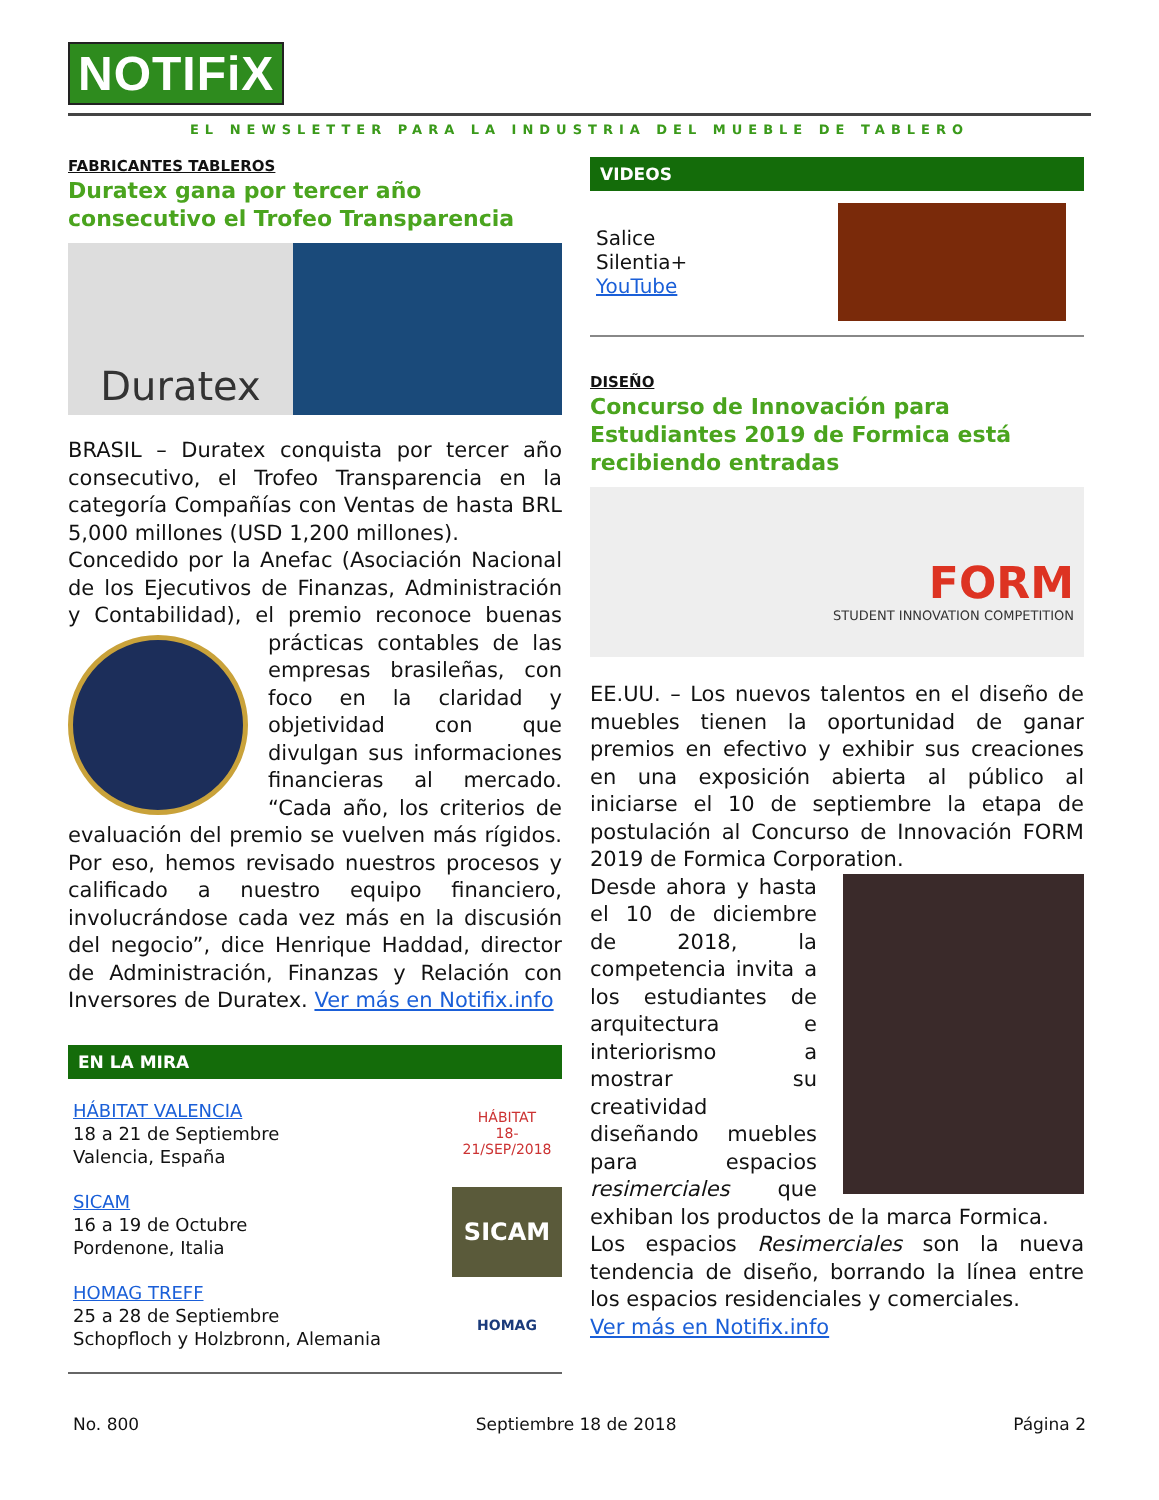NOTIFiX
EL NEWSLETTER PARA LA INDUSTRIA DEL MUEBLE DE TABLERO
FABRICANTES TABLEROS
Duratex gana por tercer año consecutivo el Trofeo Transparencia
Duratex
BRASIL – Duratex conquista por tercer año consecutivo, el Trofeo Transparencia en la categoría Compañías con Ventas de hasta BRL 5,000 millones (USD 1,200 millones).
Concedido por la Anefac (Asociación Nacional de los Ejecutivos de Finanzas, Administración y Contabilidad), el premio reconoce buenas prácticas contables de las empresas brasileñas, con foco en la claridad y objetividad con que divulgan sus informaciones financieras al mercado. “Cada año, los criterios de evaluación del premio se vuelven más rígidos. Por eso, hemos revisado nuestros procesos y calificado a nuestro equipo financiero, involucrándose cada vez más en la discusión del negocio”, dice Henrique Haddad, director de Administración, Finanzas y Relación con Inversores de Duratex. Ver más en Notifix.info
EN LA MIRA
HÁBITAT VALENCIA
18 a 21 de Septiembre
Valencia, España
SICAM
16 a 19 de Octubre
Pordenone, Italia
HOMAG TREFF
25 a 28 de Septiembre
Schopfloch y Holzbronn, Alemania
HÁBITAT
18-21/SEP/2018
SICAM
HOMAG
VIDEOS
Salice
Silentia+
YouTube
DISEÑO
Concurso de Innovación para Estudiantes 2019 de Formica está recibiendo entradas
FORM
STUDENT INNOVATION COMPETITION
EE.UU. – Los nuevos talentos en el diseño de muebles tienen la oportunidad de ganar premios en efectivo y exhibir sus creaciones en una exposición abierta al público al iniciarse el 10 de septiembre la etapa de postulación al Concurso de Innovación FORM 2019 de Formica Corporation.
Desde ahora y hasta el 10 de diciembre de 2018, la competencia invita a los estudiantes de arquitectura e interiorismo a mostrar su creatividad diseñando muebles para espacios resimerciales que exhiban los productos de la marca Formica.
Los espacios Resimerciales son la nueva tendencia de diseño, borrando la línea entre los espacios residenciales y comerciales.
Ver más en Notifix.info
No. 800 Septiembre 18 de 2018 Página 2